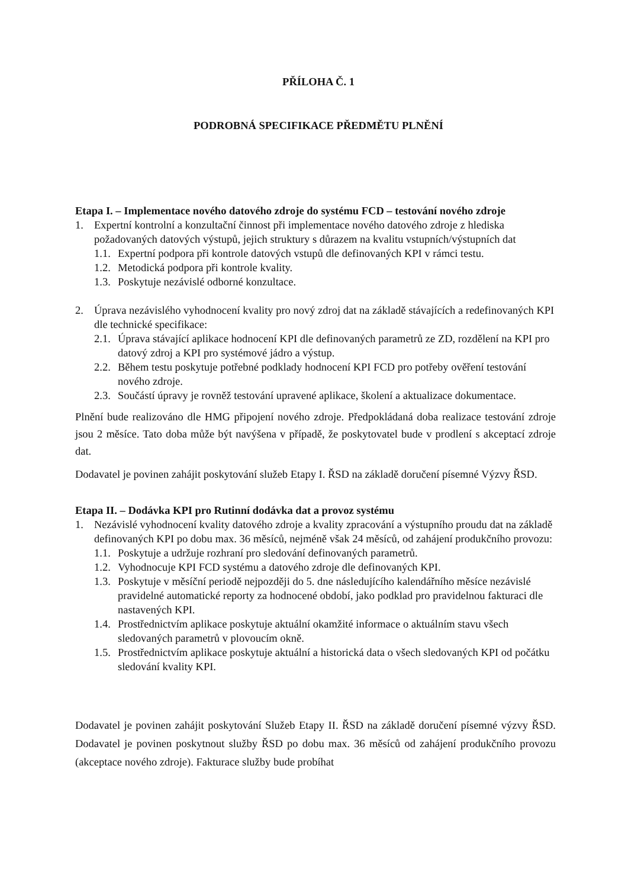PŘÍLOHA Č. 1
PODROBNÁ SPECIFIKACE PŘEDMĚTU PLNĚNÍ
Etapa I. – Implementace nového datového zdroje do systému FCD – testování nového zdroje
1. Expertní kontrolní a konzultační činnost při implementace nového datového zdroje z hlediska požadovaných datových výstupů, jejich struktury s důrazem na kvalitu vstupních/výstupních dat
1.1. Expertní podpora při kontrole datových vstupů dle definovaných KPI v rámci testu.
1.2. Metodická podpora při kontrole kvality.
1.3. Poskytuje nezávislé odborné konzultace.
2. Úprava nezávislého vyhodnocení kvality pro nový zdroj dat na základě stávajících a redefinovaných KPI dle technické specifikace:
2.1. Úprava stávající aplikace hodnocení KPI dle definovaných parametrů ze ZD, rozdělení na KPI pro datový zdroj a KPI pro systémové jádro a výstup.
2.2. Během testu poskytuje potřebné podklady hodnocení KPI FCD pro potřeby ověření testování nového zdroje.
2.3. Součástí úpravy je rovněž testování upravené aplikace, školení a aktualizace dokumentace.
Plnění bude realizováno dle HMG připojení nového zdroje. Předpokládaná doba realizace testování zdroje jsou 2 měsíce. Tato doba může být navýšena v případě, že poskytovatel bude v prodlení s akceptací zdroje dat.
Dodavatel je povinen zahájit poskytování služeb Etapy I. ŘSD na základě doručení písemné Výzvy ŘSD.
Etapa II. – Dodávka KPI pro Rutinní dodávka dat a provoz systému
1. Nezávislé vyhodnocení kvality datového zdroje a kvality zpracování a výstupního proudu dat na základě definovaných KPI po dobu max. 36 měsíců, nejméně však 24 měsíců, od zahájení produkčního provozu:
1.1. Poskytuje a udržuje rozhraní pro sledování definovaných parametrů.
1.2. Vyhodnocuje KPI FCD systému a datového zdroje dle definovaných KPI.
1.3. Poskytuje v měsíční periodě nejpozději do 5. dne následujícího kalendářního měsíce nezávislé pravidelné automatické reporty za hodnocené období, jako podklad pro pravidelnou fakturaci dle nastavených KPI.
1.4. Prostřednictvím aplikace poskytuje aktuální okamžité informace o aktuálním stavu všech sledovaných parametrů v plovoucím okně.
1.5. Prostřednictvím aplikace poskytuje aktuální a historická data o všech sledovaných KPI od počátku sledování kvality KPI.
Dodavatel je povinen zahájit poskytování Služeb Etapy II. ŘSD na základě doručení písemné výzvy ŘSD. Dodavatel je povinen poskytnout služby ŘSD po dobu max. 36 měsíců od zahájení produkčního provozu (akceptace nového zdroje). Fakturace služby bude probíhat